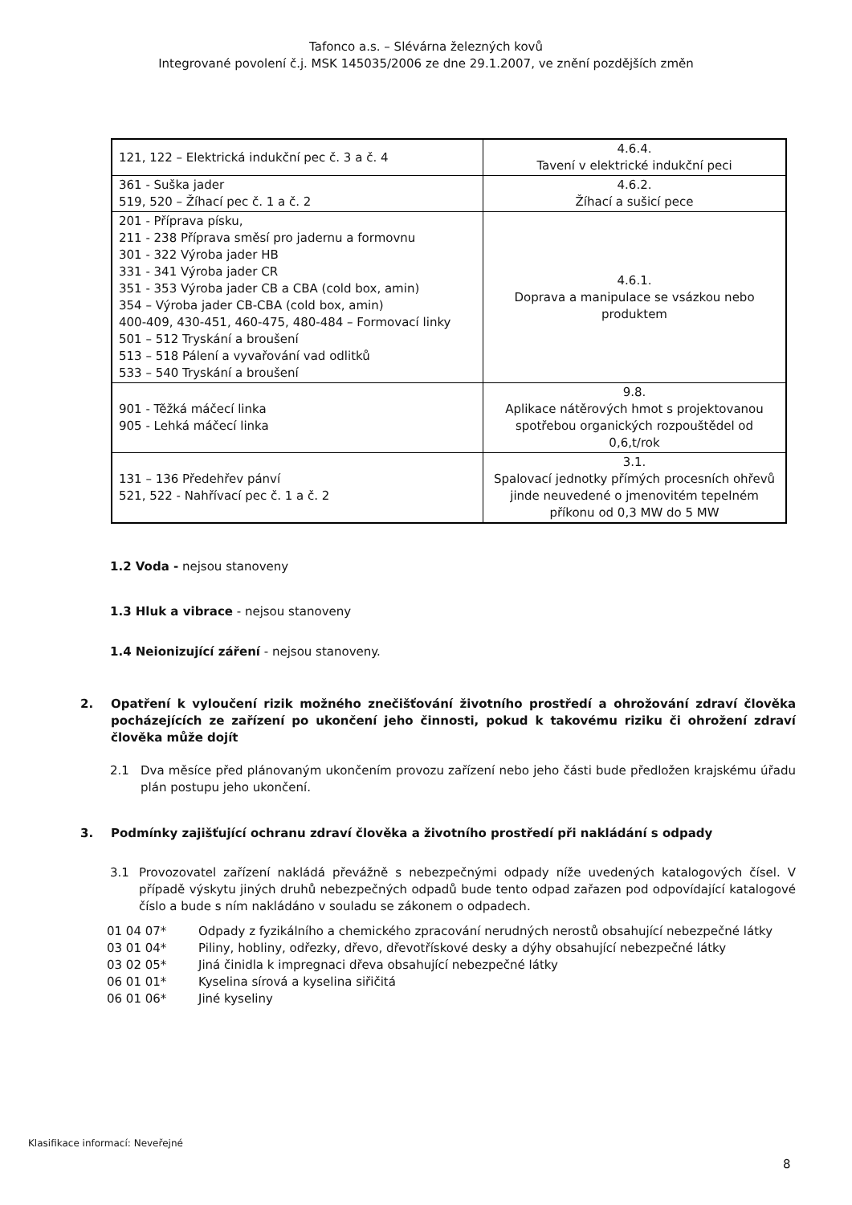Tafonco a.s. – Slévárna železných kovů
Integrované povolení č.j. MSK 145035/2006 ze dne 29.1.2007, ve znění pozdějších změn
| 121, 122 – Elektrická indukční pec č. 3 a č. 4 | 4.6.4. Tavení v elektrické indukční peci |
| 361 - Suška jader 519, 520 – Žíhací pec č. 1 a č. 2 | 4.6.2. Žíhací a sušicí pece |
| 201 - Příprava písku, 211 - 238 Příprava směsí pro jadernu a formovnu 301 - 322 Výroba jader HB 331 - 341 Výroba jader CR 351 - 353 Výroba jader CB a CBA (cold box, amin) 354 – Výroba jader CB-CBA (cold box, amin) 400-409, 430-451, 460-475, 480-484 – Formovací linky 501 – 512 Tryskání a broušení 513 – 518 Pálení a vyvařování vad odlitků 533 – 540 Tryskání a broušení | 4.6.1. Doprava a manipulace se vsázkou nebo produktem |
| 901 - Těžká máčecí linka 905 - Lehká máčecí linka | 9.8. Aplikace nátěrových hmot s projektovanou spotřebou organických rozpouštědel od 0,6,t/rok |
| 131 – 136 Předehřev pánví 521, 522 - Nahřívací pec č. 1 a č. 2 | 3.1. Spalovací jednotky přímých procesních ohřevů jinde neuvedené o jmenovitém tepelném příkonu od 0,3 MW do 5 MW |
1.2 Voda - nejsou stanoveny
1.3 Hluk a vibrace - nejsou stanoveny
1.4 Neionizující záření - nejsou stanoveny.
2. Opatření k vyloučení rizik možného znečišťování životního prostředí a ohrožování zdraví člověka pocházejících ze zařízení po ukončení jeho činnosti, pokud k takovému riziku či ohrožení zdraví člověka může dojít
2.1 Dva měsíce před plánovaným ukončením provozu zařízení nebo jeho části bude předložen krajskému úřadu plán postupu jeho ukončení.
3. Podmínky zajišťující ochranu zdraví člověka a životního prostředí při nakládání s odpady
3.1 Provozovatel zařízení nakládá převážně s nebezpečnými odpady níže uvedených katalogových čísel. V případě výskytu jiných druhů nebezpečných odpadů bude tento odpad zařazen pod odpovídající katalogové číslo a bude s ním nakládáno v souladu se zákonem o odpadech.
01 04 07* Odpady z fyzikálního a chemického zpracování nerudných nerostů obsahující nebezpečné látky
03 01 04* Piliny, hobliny, odřezky, dřevo, dřevotřískové desky a dýhy obsahující nebezpečné látky
03 02 05* Jiná činidla k impregnaci dřeva obsahující nebezpečné látky
06 01 01* Kyselina sírová a kyselina siřičitá
06 01 06* Jiné kyseliny
Klasifikace informací: Neveřejné
8